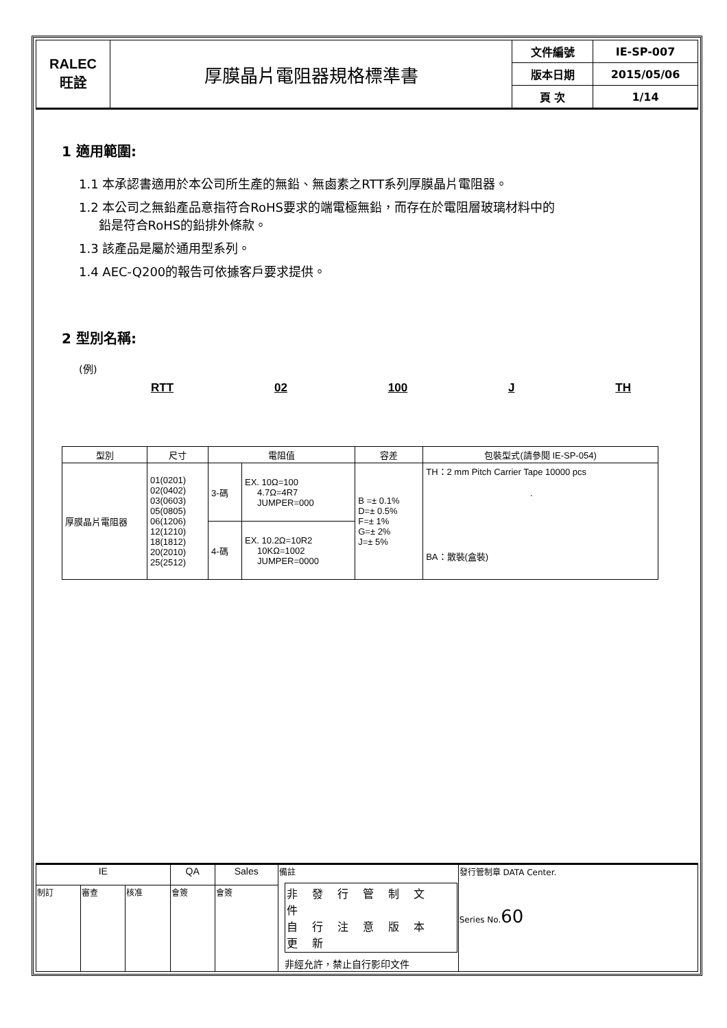| RALEC 旺詮 | 厚膜晶片電阻器規格標準書 | 文件編號 | IE-SP-007 |
| | | 版本日期 | 2015/05/06 |
| | | 頁 次 | 1/14 |
1 適用範圍:
1.1 本承認書適用於本公司所生產的無鉛、無鹵素之RTT系列厚膜晶片電阻器。
1.2 本公司之無鉛產品意指符合RoHS要求的端電極無鉛，而存在於電阻層玻璃材料中的
鉛是符合RoHS的鉛排外條款。
1.3 該產品是屬於通用型系列。
1.4 AEC-Q200的報告可依據客戶要求提供。
2 型別名稱:
(例)
RTT 02 100 J TH
| 型別 | 尺寸 | 電阻值 | | 容差 | 包裝型式(請參閱 IE-SP-054) |
| 厚膜晶片電阻器 | 01(0201) 02(0402) 03(0603) 05(0805) 06(1206) 12(1210) 18(1812) 20(2010) 25(2512) | 3-碼 | EX. 10Ω=100 4.7Ω=4R7 JUMPER=000 | B =± 0.1% D=± 0.5% F=± 1% G=± 2% J=± 5% | TH：2 mm Pitch Carrier Tape 10000 pcs . BA：散裝(盒裝) |
| | | 4-碼 | EX. 10.2Ω=10R2 10KΩ=1002 JUMPER=0000 | | |
| IE | | | QA | Sales | 備註 非 發 行 管 制 文 件 自 行 注 意 版 本 更 新 非經允許，禁止自行影印文件 | 發行管制章 DATA Center. Series No. 60 |
| 制訂 | 審查 | 核准 | 會簽 | 會簽 | | |